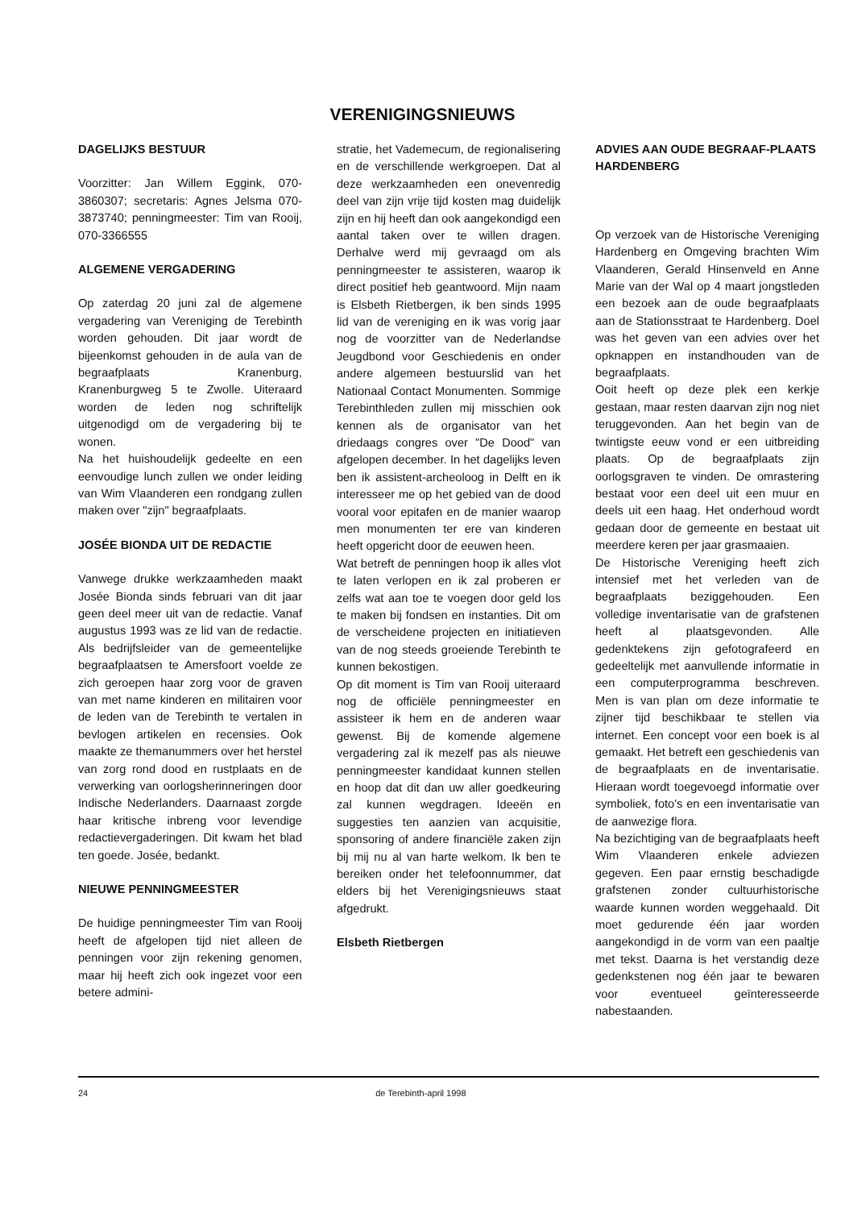VERENIGINGSNIEUWS
DAGELIJKS BESTUUR
Voorzitter: Jan Willem Eggink, 070-3860307; secretaris: Agnes Jelsma 070-3873740; penningmeester: Tim van Rooij, 070-3366555
ALGEMENE VERGADERING
Op zaterdag 20 juni zal de algemene vergadering van Vereniging de Terebinth worden gehouden. Dit jaar wordt de bijeenkomst gehouden in de aula van de begraafplaats Kranenburg, Kranenburgweg 5 te Zwolle. Uiteraard worden de leden nog schriftelijk uitgenodigd om de vergadering bij te wonen.
Na het huishoudelijk gedeelte en een eenvoudige lunch zullen we onder leiding van Wim Vlaanderen een rondgang zullen maken over "zijn" begraafplaats.
JOSÉE BIONDA UIT DE REDACTIE
Vanwege drukke werkzaamheden maakt Josée Bionda sinds februari van dit jaar geen deel meer uit van de redactie. Vanaf augustus 1993 was ze lid van de redactie. Als bedrijfsleider van de gemeentelijke begraafplaatsen te Amersfoort voelde ze zich geroepen haar zorg voor de graven van met name kinderen en militairen voor de leden van de Terebinth te vertalen in bevlogen artikelen en recensies. Ook maakte ze themanummers over het herstel van zorg rond dood en rustplaats en de verwerking van oorlogsherinneringen door Indische Nederlanders. Daarnaast zorgde haar kritische inbreng voor levendige redactievergaderingen. Dit kwam het blad ten goede. Josée, bedankt.
NIEUWE PENNINGMEESTER
De huidige penningmeester Tim van Rooij heeft de afgelopen tijd niet alleen de penningen voor zijn rekening genomen, maar hij heeft zich ook ingezet voor een betere admini-
stratie, het Vademecum, de regionalisering en de verschillende werkgroepen. Dat al deze werkzaamheden een onevenredig deel van zijn vrije tijd kosten mag duidelijk zijn en hij heeft dan ook aangekondigd een aantal taken over te willen dragen. Derhalve werd mij gevraagd om als penningmeester te assisteren, waarop ik direct positief heb geantwoord. Mijn naam is Elsbeth Rietbergen, ik ben sinds 1995 lid van de vereniging en ik was vorig jaar nog de voorzitter van de Nederlandse Jeugdbond voor Geschiedenis en onder andere algemeen bestuurslid van het Nationaal Contact Monumenten. Sommige Terebinthleden zullen mij misschien ook kennen als de organisator van het driedaags congres over "De Dood" van afgelopen december. In het dagelijks leven ben ik assistent-archeoloog in Delft en ik interesseer me op het gebied van de dood vooral voor epitafen en de manier waarop men monumenten ter ere van kinderen heeft opgericht door de eeuwen heen.
Wat betreft de penningen hoop ik alles vlot te laten verlopen en ik zal proberen er zelfs wat aan toe te voegen door geld los te maken bij fondsen en instanties. Dit om de verscheidene projecten en initiatieven van de nog steeds groeiende Terebinth te kunnen bekostigen.
Op dit moment is Tim van Rooij uiteraard nog de officiële penningmeester en assisteer ik hem en de anderen waar gewenst. Bij de komende algemene vergadering zal ik mezelf pas als nieuwe penningmeester kandidaat kunnen stellen en hoop dat dit dan uw aller goedkeuring zal kunnen wegdragen. Ideeën en suggesties ten aanzien van acquisitie, sponsoring of andere financiële zaken zijn bij mij nu al van harte welkom. Ik ben te bereiken onder het telefoonnummer, dat elders bij het Verenigingsnieuws staat afgedrukt.
Elsbeth Rietbergen
ADVIES AAN OUDE BEGRAAF-PLAATS HARDENBERG
Op verzoek van de Historische Vereniging Hardenberg en Omgeving brachten Wim Vlaanderen, Gerald Hinsenveld en Anne Marie van der Wal op 4 maart jongstleden een bezoek aan de oude begraafplaats aan de Stationsstraat te Hardenberg. Doel was het geven van een advies over het opknappen en instandhouden van de begraafplaats.
Ooit heeft op deze plek een kerkje gestaan, maar resten daarvan zijn nog niet teruggevonden. Aan het begin van de twintigste eeuw vond er een uitbreiding plaats. Op de begraafplaats zijn oorlogsgraven te vinden. De omrastering bestaat voor een deel uit een muur en deels uit een haag. Het onderhoud wordt gedaan door de gemeente en bestaat uit meerdere keren per jaar grasmaaien.
De Historische Vereniging heeft zich intensief met het verleden van de begraafplaats beziggehouden. Een volledige inventarisatie van de grafstenen heeft al plaatsgevonden. Alle gedenktekens zijn gefotografeerd en gedeeltelijk met aanvullende informatie in een computerprogramma beschreven. Men is van plan om deze informatie te zijner tijd beschikbaar te stellen via internet. Een concept voor een boek is al gemaakt. Het betreft een geschiedenis van de begraafplaats en de inventarisatie. Hieraan wordt toegevoegd informatie over symboliek, foto's en een inventarisatie van de aanwezige flora.
Na bezichtiging van de begraafplaats heeft Wim Vlaanderen enkele adviezen gegeven. Een paar ernstig beschadigde grafstenen zonder cultuurhistorische waarde kunnen worden weggehaald. Dit moet gedurende één jaar worden aangekondigd in de vorm van een paaltje met tekst. Daarna is het verstandig deze gedenkstenen nog één jaar te bewaren voor eventueel geïnteresseerde nabestaanden.
24 de Terebinth-april 1998